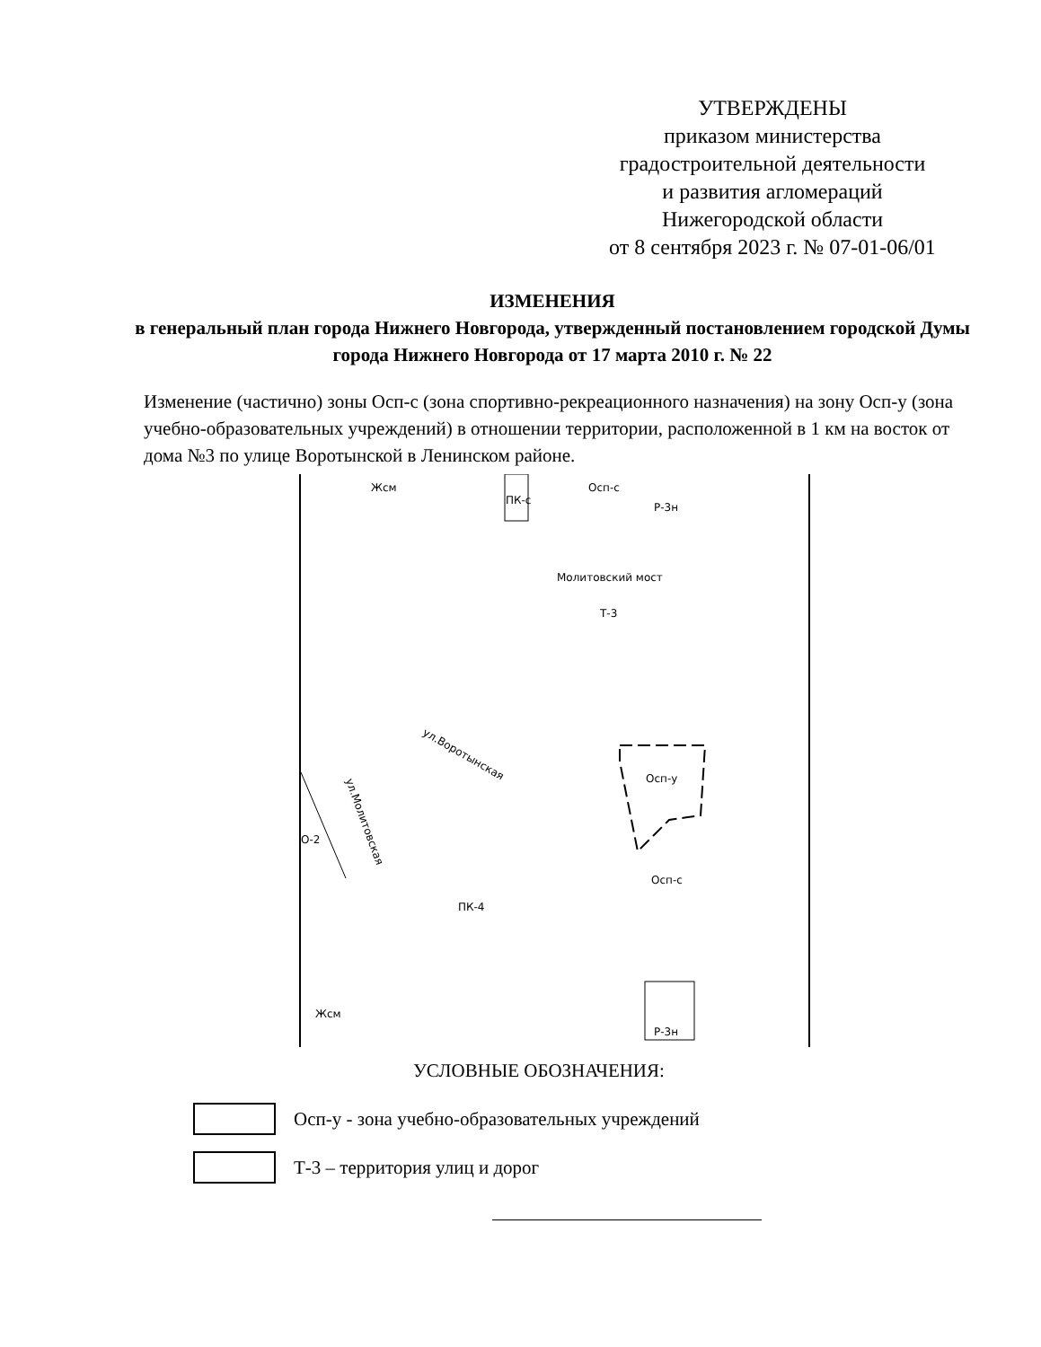УТВЕРЖДЕНЫ
приказом министерства
градостроительной деятельности
и развития агломераций
Нижегородской области
от 8 сентября 2023 г. № 07-01-06/01
ИЗМЕНЕНИЯ
в генеральный план города Нижнего Новгорода, утвержденный постановлением городской Думы города Нижнего Новгорода от 17 марта 2010 г. № 22
Изменение (частично) зоны Осп-с (зона спортивно-рекреационного назначения) на зону Осп-у (зона учебно-образовательных учреждений) в отношении территории, расположенной в 1 км на восток от дома №3 по улице Воротынской в Ленинском районе.
Жсм
ПК-с
Осп-с
Р-3н
Молитовский мост
Т-3
ул.Воротынская
О-2
ул.Молитовская
Осп-у
Осп-с
ПК-4
Жсм
Р-3н
УСЛОВНЫЕ ОБОЗНАЧЕНИЯ:
Осп-у - зона учебно-образовательных учреждений
Т-3 – территория улиц и дорог